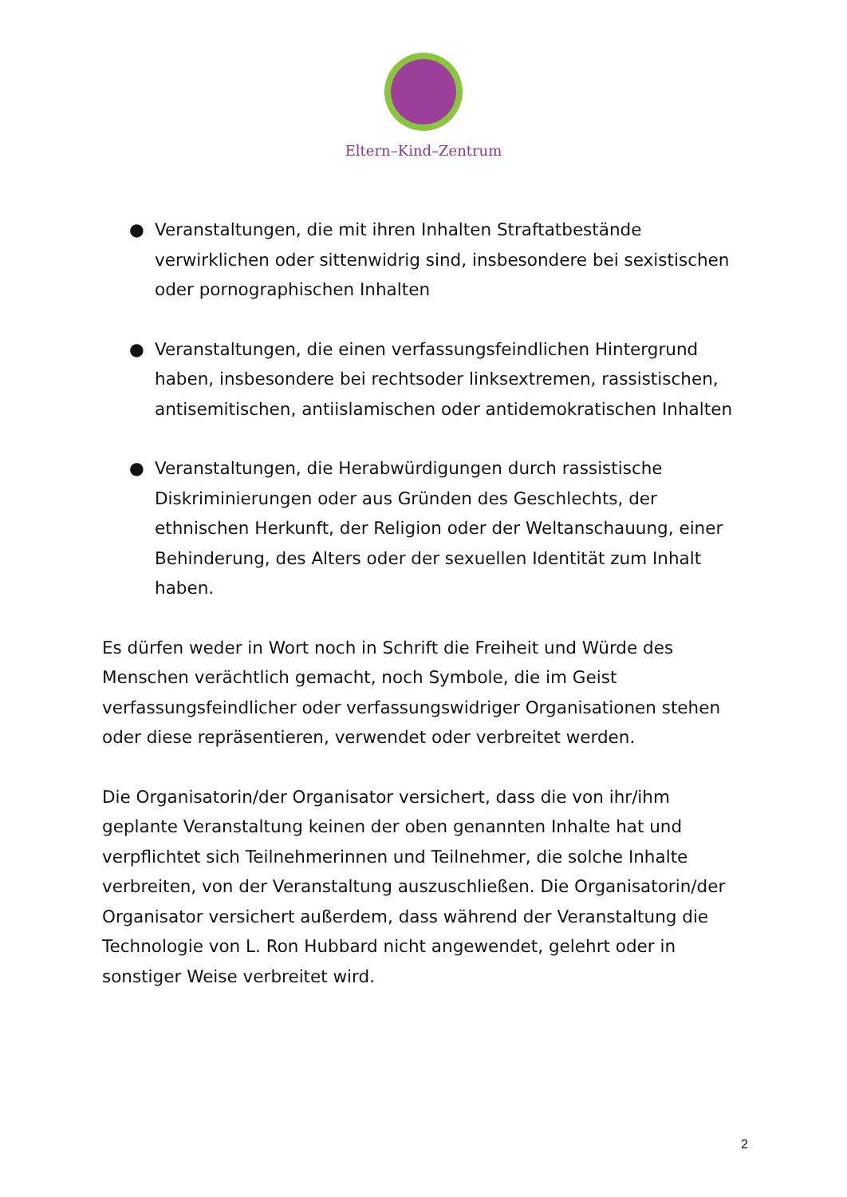Eltern–Kind–Zentrum
● Veranstaltungen, die mit ihren Inhalten Straftatbestände verwirklichen oder sittenwidrig sind, insbesondere bei sexistischen oder pornographischen Inhalten
● Veranstaltungen, die einen verfassungsfeindlichen Hintergrund haben, insbesondere bei rechtsoder linksextremen, rassistischen, antisemitischen, antiislamischen oder antidemokratischen Inhalten
● Veranstaltungen, die Herabwürdigungen durch rassistische Diskriminierungen oder aus Gründen des Geschlechts, der ethnischen Herkunft, der Religion oder der Weltanschauung, einer Behinderung, des Alters oder der sexuellen Identität zum Inhalt haben.
Es dürfen weder in Wort noch in Schrift die Freiheit und Würde des Menschen verächtlich gemacht, noch Symbole, die im Geist verfassungsfeindlicher oder verfassungswidriger Organisationen stehen oder diese repräsentieren, verwendet oder verbreitet werden.
Die Organisatorin/der Organisator versichert, dass die von ihr/ihm geplante Veranstaltung keinen der oben genannten Inhalte hat und verpflichtet sich Teilnehmerinnen und Teilnehmer, die solche Inhalte verbreiten, von der Veranstaltung auszuschließen. Die Organisatorin/der Organisator versichert außerdem, dass während der Veranstaltung die Technologie von L. Ron Hubbard nicht angewendet, gelehrt oder in sonstiger Weise verbreitet wird.
2